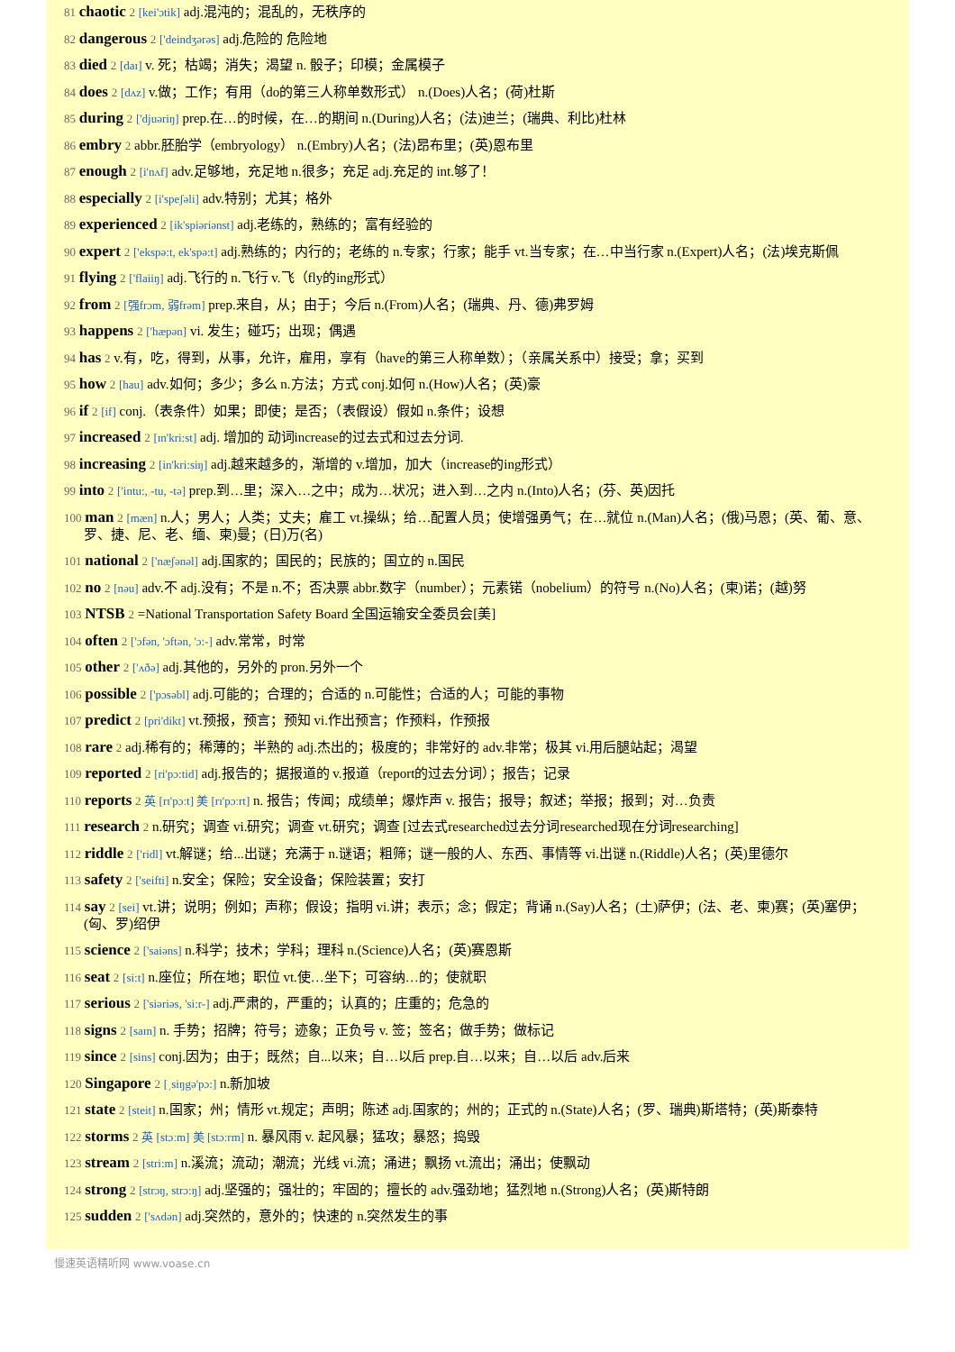81 chaotic 2 [kei'ɔtik] adj.混沌的；混乱的，无秩序的
82 dangerous 2 ['deindʒərəs] adj.危险的 危险地
83 died 2 [daɪ] v. 死；枯竭；消失；渴望 n. 骰子；印模；金属模子
84 does 2 [dʌz] v.做；工作；有用（do的第三人称单数形式） n.(Does)人名；(荷)杜斯
85 during 2 ['djuəriŋ] prep.在…的时候，在…的期间 n.(During)人名；(法)迪兰；(瑞典、利比)杜林
86 embry 2 abbr.胚胎学（embryology） n.(Embry)人名；(法)昂布里；(英)恩布里
87 enough 2 [i'nʌf] adv.足够地，充足地 n.很多；充足 adj.充足的 int.够了！
88 especially 2 [i'speʃəli] adv.特别；尤其；格外
89 experienced 2 [ik'spiəriənst] adj.老练的，熟练的；富有经验的
90 expert 2 ['ekspə:t, ek'spə:t] adj.熟练的；内行的；老练的 n.专家；行家；能手 vt.当专家；在…中当行家 n.(Expert)人名；(法)埃克斯佩
91 flying 2 ['flaiiŋ] adj.飞行的 n.飞行 v.飞（fly的ing形式）
92 from 2 [强frɔm, 弱frəm] prep.来自，从；由于；今后 n.(From)人名；(瑞典、丹、德)弗罗姆
93 happens 2 ['hæpən] vi. 发生；碰巧；出现；偶遇
94 has 2 v.有，吃，得到，从事，允许，雇用，享有（have的第三人称单数）；（亲属关系中）接受；拿；买到
95 how 2 [hau] adv.如何；多少；多么 n.方法；方式 conj.如何 n.(How)人名；(英)豪
96 if 2 [if] conj.（表条件）如果；即使；是否；（表假设）假如 n.条件；设想
97 increased 2 [ɪn'kri:st] adj. 增加的 动词increase的过去式和过去分词.
98 increasing 2 [in'kri:siŋ] adj.越来越多的，渐增的 v.增加，加大（increase的ing形式）
99 into 2 ['intu:, -tu, -tə] prep.到…里；深入…之中；成为…状况；进入到…之内 n.(Into)人名；(芬、英)因托
100 man 2 [mæn] n.人；男人；人类；丈夫；雇工 vt.操纵；给…配置人员；使增强勇气；在…就位 n.(Man)人名；(俄)马恩；(英、葡、意、罗、捷、尼、老、缅、柬)曼；(日)万(名)
101 national 2 ['næʃənəl] adj.国家的；国民的；民族的；国立的 n.国民
102 no 2 [nəu] adv.不 adj.没有；不是 n.不；否决票 abbr.数字（number）；元素锘（nobelium）的符号 n.(No)人名；(柬)诺；(越)努
103 NTSB 2 =National Transportation Safety Board 全国运输安全委员会[美]
104 often 2 ['ɔfən, 'ɔftən, 'ɔ:-] adv.常常，时常
105 other 2 ['ʌðə] adj.其他的，另外的 pron.另外一个
106 possible 2 ['pɔsəbl] adj.可能的；合理的；合适的 n.可能性；合适的人；可能的事物
107 predict 2 [pri'dikt] vt.预报，预言；预知 vi.作出预言；作预料，作预报
108 rare 2 adj.稀有的；稀薄的；半熟的 adj.杰出的；极度的；非常好的 adv.非常；极其 vi.用后腿站起；渴望
109 reported 2 [ri'pɔ:tid] adj.报告的；据报道的 v.报道（report的过去分词）；报告；记录
110 reports 2 英 [rɪ'pɔːt] 美 [rɪ'pɔːrt] n. 报告；传闻；成绩单；爆炸声 v. 报告；报导；叙述；举报；报到；对…负责
111 research 2 n.研究；调查 vi.研究；调查 vt.研究；调查 [过去式researched过去分词researched现在分词researching]
112 riddle 2 ['ridl] vt.解谜；给...出谜；充满于 n.谜语；粗筛；谜一般的人、东西、事情等 vi.出谜 n.(Riddle)人名；(英)里德尔
113 safety 2 ['seifti] n.安全；保险；安全设备；保险装置；安打
114 say 2 [sei] vt.讲；说明；例如；声称；假设；指明 vi.讲；表示；念；假定；背诵 n.(Say)人名；(土)萨伊；(法、老、柬)赛；(英)塞伊；(匈、罗)绍伊
115 science 2 ['saiəns] n.科学；技术；学科；理科 n.(Science)人名；(英)赛恩斯
116 seat 2 [si:t] n.座位；所在地；职位 vt.使…坐下；可容纳…的；使就职
117 serious 2 ['siəriəs, 'si:r-] adj.严肃的，严重的；认真的；庄重的；危急的
118 signs 2 [saɪn] n. 手势；招牌；符号；迹象；正负号 v. 签；签名；做手势；做标记
119 since 2 [sins] conj.因为；由于；既然；自...以来；自…以后 prep.自…以来；自…以后 adv.后来
120 Singapore 2 [ˌsiŋgə'pɔ:] n.新加坡
121 state 2 [steit] n.国家；州；情形 vt.规定；声明；陈述 adj.国家的；州的；正式的 n.(State)人名；(罗、瑞典)斯塔特；(英)斯泰特
122 storms 2 英 [stɔːm] 美 [stɔːrm] n. 暴风雨 v. 起风暴；猛攻；暴怒；捣毁
123 stream 2 [stri:m] n.溪流；流动；潮流；光线 vi.流；涌进；飘扬 vt.流出；涌出；使飘动
124 strong 2 [strɔŋ, strɔ:ŋ] adj.坚强的；强壮的；牢固的；擅长的 adv.强劲地；猛烈地 n.(Strong)人名；(英)斯特朗
125 sudden 2 ['sʌdən] adj.突然的，意外的；快速的 n.突然发生的事
慢速英语精听网 www.voase.cn